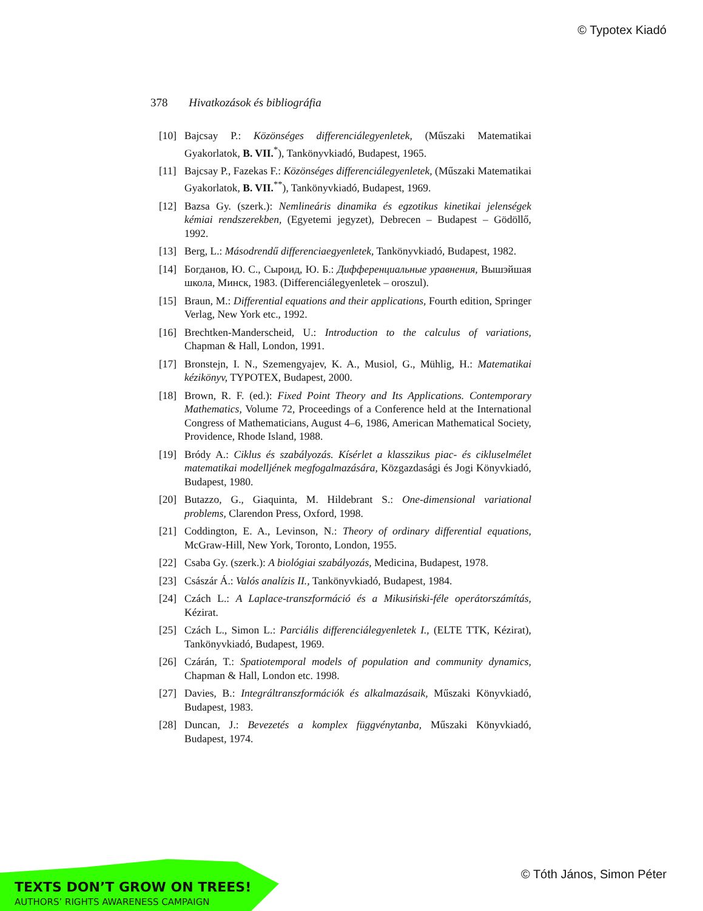© Typotex Kiadó
378 Hivatkozások és bibliográfia
[10] Bajcsay P.: Közönséges differenciálegyenletek, (Műszaki Matematikai Gyakorlatok, B. VII.<sup>*</sup>), Tankönyvkiadó, Budapest, 1965.
[11] Bajcsay P., Fazekas F.: Közönséges differenciálegyenletek, (Műszaki Matematikai Gyakorlatok, B. VII.<sup>**</sup>), Tankönyvkiadó, Budapest, 1969.
[12] Bazsa Gy. (szerk.): Nemlineáris dinamika és egzotikus kinetikai jelenségek kémiai rendszerekben, (Egyetemi jegyzet), Debrecen – Budapest – Gödöllő, 1992.
[13] Berg, L.: Másodrendű differenciaegyenletek, Tankönyvkiadó, Budapest, 1982.
[14] Богданов, Ю. С., Сыроид, Ю. Б.: Дифференциальные уравнения, Вышэйшая школа, Минск, 1983. (Differenciálegyenletek – oroszul).
[15] Braun, M.: Differential equations and their applications, Fourth edition, Springer Verlag, New York etc., 1992.
[16] Brechtken-Manderscheid, U.: Introduction to the calculus of variations, Chapman & Hall, London, 1991.
[17] Bronstejn, I. N., Szemengyajev, K. A., Musiol, G., Mühlig, H.: Matematikai kézikönyv, TYPOTEX, Budapest, 2000.
[18] Brown, R. F. (ed.): Fixed Point Theory and Its Applications. Contemporary Mathematics, Volume 72, Proceedings of a Conference held at the International Congress of Mathematicians, August 4–6, 1986, American Mathematical Society, Providence, Rhode Island, 1988.
[19] Bródy A.: Ciklus és szabályozás. Kísérlet a klasszikus piac- és cikluselmélet matematikai modelljének megfogalmazására, Közgazdasági és Jogi Könyvkiadó, Budapest, 1980.
[20] Butazzo, G., Giaquinta, M. Hildebrant S.: One-dimensional variational problems, Clarendon Press, Oxford, 1998.
[21] Coddington, E. A., Levinson, N.: Theory of ordinary differential equations, McGraw-Hill, New York, Toronto, London, 1955.
[22] Csaba Gy. (szerk.): A biológiai szabályozás, Medicina, Budapest, 1978.
[23] Császár Á.: Valós analízis II., Tankönyvkiadó, Budapest, 1984.
[24] Czách L.: A Laplace-transzformáció és a Mikusiński-féle operátorszámítás, Kézirat.
[25] Czách L., Simon L.: Parciális differenciálegyenletek I., (ELTE TTK, Kézirat), Tankönyvkiadó, Budapest, 1969.
[26] Czárán, T.: Spatiotemporal models of population and community dynamics, Chapman & Hall, London etc. 1998.
[27] Davies, B.: Integráltranszformációk és alkalmazásaik, Műszaki Könyvkiadó, Budapest, 1983.
[28] Duncan, J.: Bevezetés a komplex függvénytanba, Műszaki Könyvkiadó, Budapest, 1974.
TEXTS DON’T GROW ON TREES!
AUTHORS’ RIGHTS AWARENESS CAMPAIGN
© Tóth János, Simon Péter